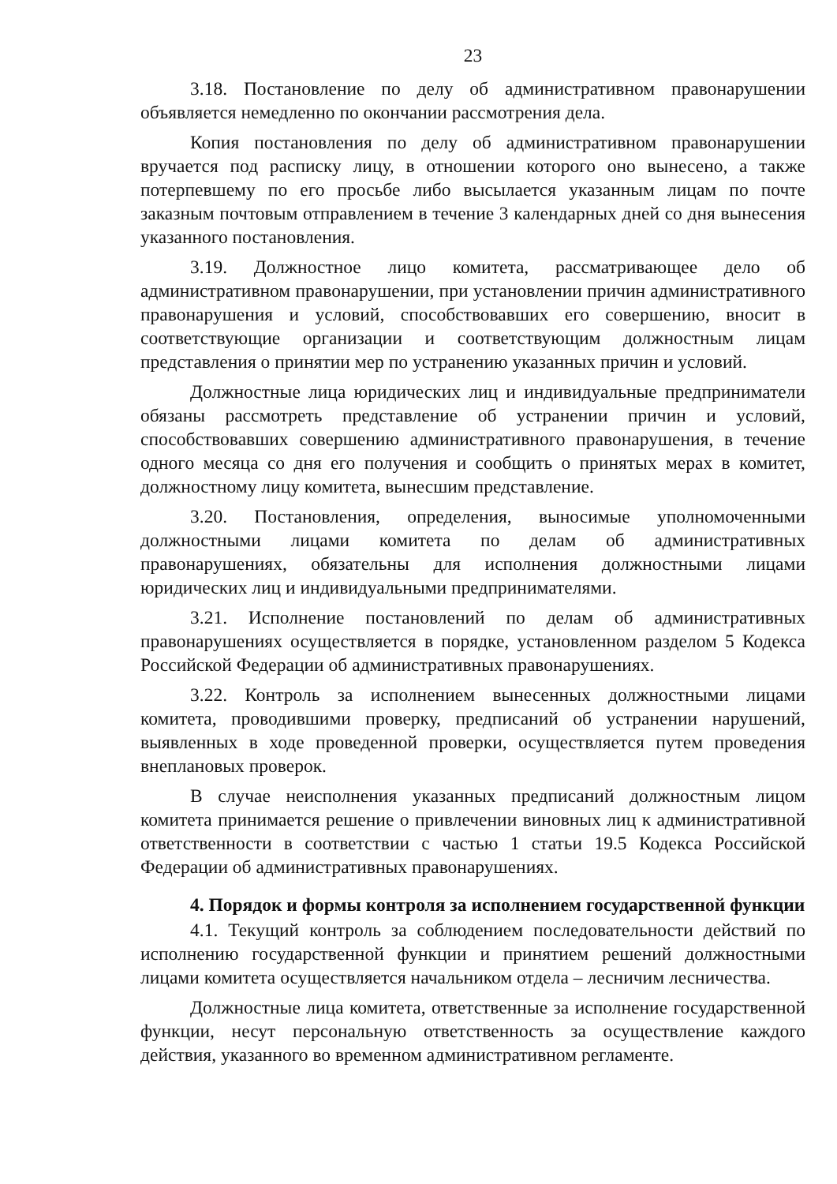23
3.18. Постановление по делу об административном правонарушении объявляется немедленно по окончании рассмотрения дела.
Копия постановления по делу об административном правонарушении вручается под расписку лицу, в отношении которого оно вынесено, а также потерпевшему по его просьбе либо высылается указанным лицам по почте заказным почтовым отправлением в течение 3 календарных дней со дня вынесения указанного постановления.
3.19. Должностное лицо комитета, рассматривающее дело об административном правонарушении, при установлении причин административного правонарушения и условий, способствовавших его совершению, вносит в соответствующие организации и соответствующим должностным лицам представления о принятии мер по устранению указанных причин и условий.
Должностные лица юридических лиц и индивидуальные предприниматели обязаны рассмотреть представление об устранении причин и условий, способствовавших совершению административного правонарушения, в течение одного месяца со дня его получения и сообщить о принятых мерах в комитет, должностному лицу комитета, вынесшим представление.
3.20. Постановления, определения, выносимые уполномоченными должностными лицами комитета по делам об административных правонарушениях, обязательны для исполнения должностными лицами юридических лиц и индивидуальными предпринимателями.
3.21. Исполнение постановлений по делам об административных правонарушениях осуществляется в порядке, установленном разделом 5 Кодекса Российской Федерации об административных правонарушениях.
3.22. Контроль за исполнением вынесенных должностными лицами комитета, проводившими проверку, предписаний об устранении нарушений, выявленных в ходе проведенной проверки, осуществляется путем проведения внеплановых проверок.
В случае неисполнения указанных предписаний должностным лицом комитета принимается решение о привлечении виновных лиц к административной ответственности в соответствии с частью 1 статьи 19.5 Кодекса Российской Федерации об административных правонарушениях.
4. Порядок и формы контроля за исполнением государственной функции
4.1. Текущий контроль за соблюдением последовательности действий по исполнению государственной функции и принятием решений должностными лицами комитета осуществляется начальником отдела – лесничим лесничества.
Должностные лица комитета, ответственные за исполнение государственной функции, несут персональную ответственность за осуществление каждого действия, указанного во временном административном регламенте.